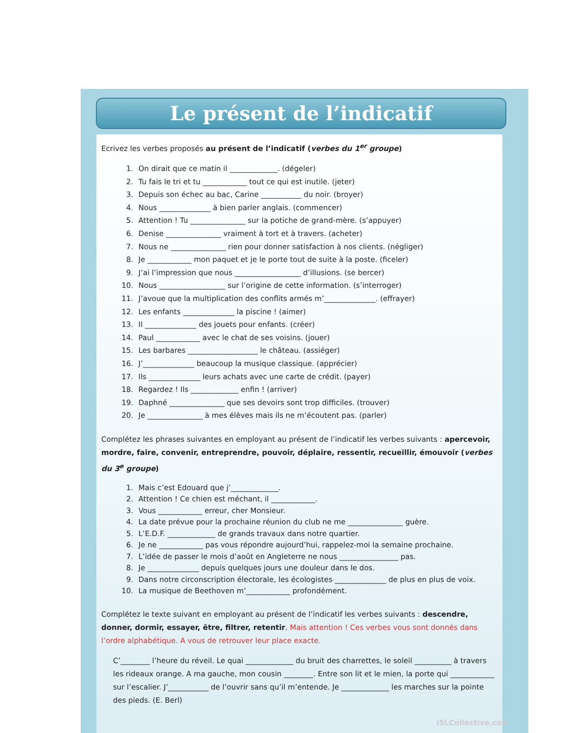Le présent de l’indicatif
Ecrivez les verbes proposés au présent de l’indicatif (verbes du 1<sup>er</sup> groupe)
1. On dirait que ce matin il _____________. (dégeler)
2. Tu fais le tri et tu ____________ tout ce qui est inutile. (jeter)
3. Depuis son échec au bac, Carine ___________ du noir. (broyer)
4. Nous ______________ à bien parler anglais. (commencer)
5. Attention ! Tu _______________ sur la potiche de grand-mère. (s’appuyer)
6. Denise _______________ vraiment à tort et à travers. (acheter)
7. Nous ne _______________ rien pour donner satisfaction à nos clients. (négliger)
8. Je ____________ mon paquet et je le porte tout de suite à la poste. (ficeler)
9. J’ai l’impression que nous __________________ d’illusions. (se bercer)
10. Nous __________________ sur l’origine de cette information. (s’interroger)
11. J’avoue que la multiplication des conflits armés m’______________. (effrayer)
12. Les enfants ______________ la piscine ! (aimer)
13. Il ______________ des jouets pour enfants. (créer)
14. Paul ____________ avec le chat de ses voisins. (jouer)
15. Les barbares ___________________ le château. (assiéger)
16. J’______________ beaucoup la musique classique. (apprécier)
17. Ils ______________ leurs achats avec une carte de crédit. (payer)
18. Regardez ! Ils _____________ enfin ! (arriver)
19. Daphné _______________ que ses devoirs sont trop difficiles. (trouver)
20. Je _______________ à mes élèves mais ils ne m’écoutent pas. (parler)
Complétez les phrases suivantes en employant au présent de l’indicatif les verbes suivants : apercevoir, mordre, faire, convenir, entreprendre, pouvoir, déplaire, ressentir, recueillir, émouvoir (verbes du 3<sup>e</sup> groupe)
1. Mais c’est Edouard que j’_____________.
2. Attention ! Ce chien est méchant, il ____________.
3. Vous ____________ erreur, cher Monsieur.
4. La date prévue pour la prochaine réunion du club ne me _______________ guère.
5. L’E.D.F. _____________ de grands travaux dans notre quartier.
6. Je ne ____________ pas vous répondre aujourd’hui, rappelez-moi la semaine prochaine.
7. L’idée de passer le mois d’août en Angleterre ne nous ________________ pas.
8. Je ______________ depuis quelques jours une douleur dans le dos.
9. Dans notre circonscription électorale, les écologistes ______________ de plus en plus de voix.
10. La musique de Beethoven m’____________ profondément.
Complétez le texte suivant en employant au présent de l’indicatif les verbes suivants : descendre, donner, dormir, essayer, être, filtrer, retentir. Mais attention ! Ces verbes vous sont donnés dans l’ordre alphabétique. A vous de retrouver leur place exacte.
C’________ l’heure du réveil. Le quai _____________ du bruit des charrettes, le soleil __________ à travers les rideaux orange. A ma gauche, mon cousin ________. Entre son lit et le mien, la porte qui ____________ sur l’escalier. J’___________ de l’ouvrir sans qu’il m’entende. Je _____________ les marches sur la pointe des pieds. (E. Berl)
iSLCollective.com